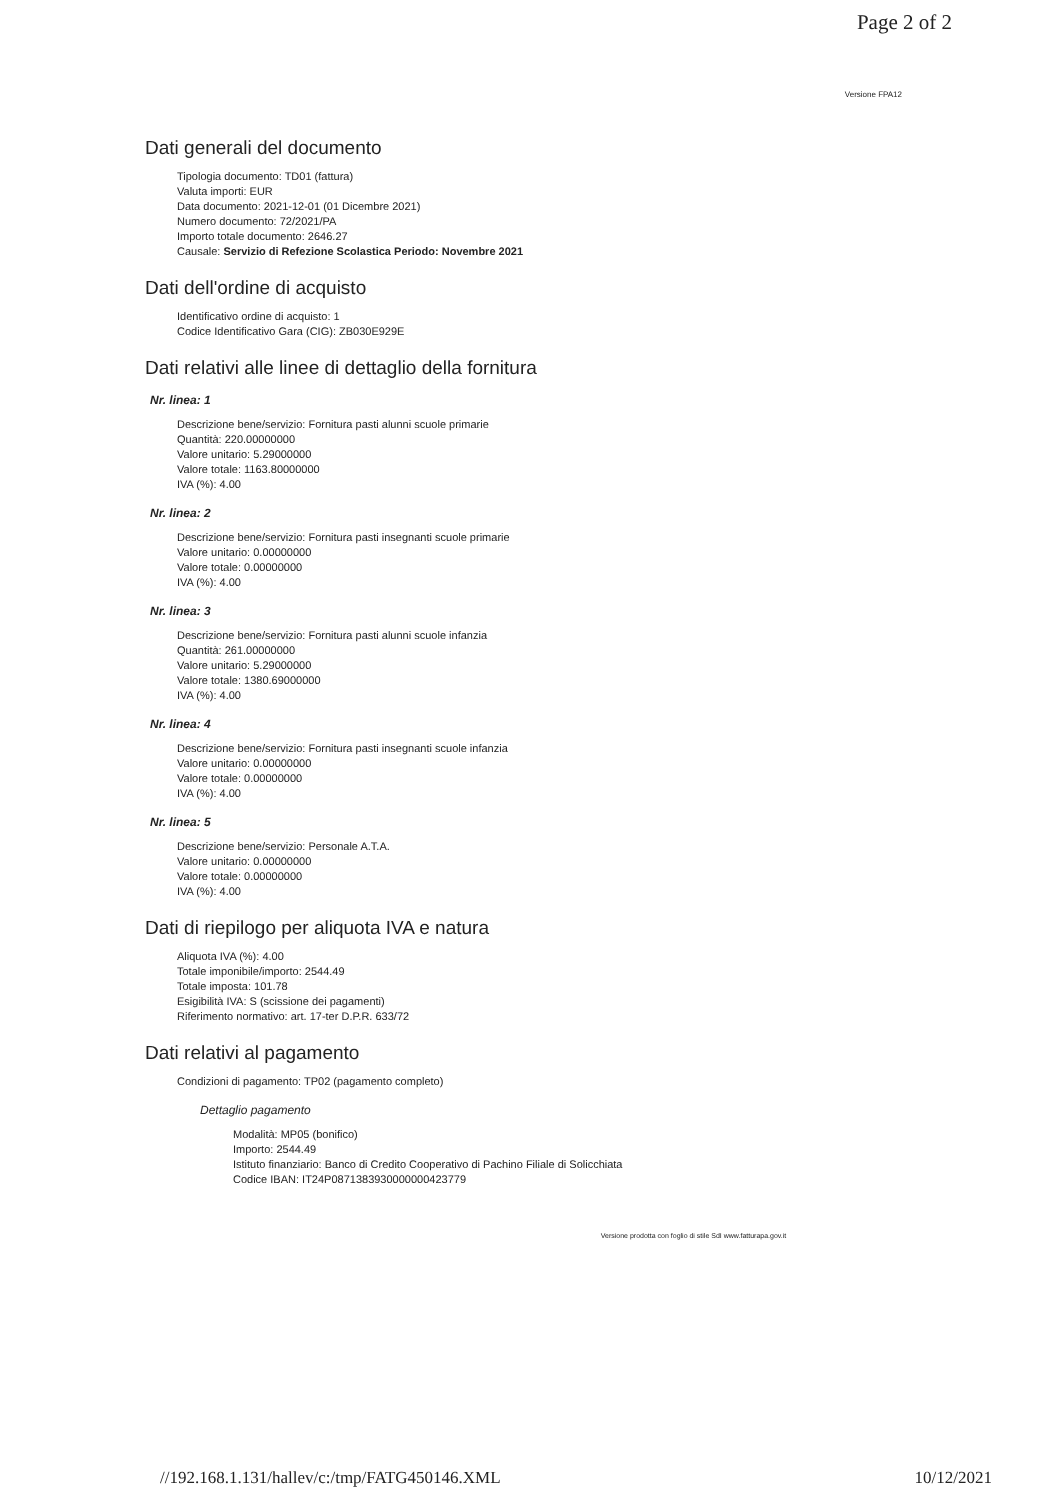Page 2 of 2
Versione FPA12
Dati generali del documento
Tipologia documento: TD01 (fattura)
Valuta importi: EUR
Data documento: 2021-12-01 (01 Dicembre 2021)
Numero documento: 72/2021/PA
Importo totale documento: 2646.27
Causale: Servizio di Refezione Scolastica Periodo: Novembre 2021
Dati dell'ordine di acquisto
Identificativo ordine di acquisto: 1
Codice Identificativo Gara (CIG): ZB030E929E
Dati relativi alle linee di dettaglio della fornitura
Nr. linea: 1
Descrizione bene/servizio: Fornitura pasti alunni scuole primarie
Quantità: 220.00000000
Valore unitario: 5.29000000
Valore totale: 1163.80000000
IVA (%): 4.00
Nr. linea: 2
Descrizione bene/servizio: Fornitura pasti insegnanti scuole primarie
Valore unitario: 0.00000000
Valore totale: 0.00000000
IVA (%): 4.00
Nr. linea: 3
Descrizione bene/servizio: Fornitura pasti alunni scuole infanzia
Quantità: 261.00000000
Valore unitario: 5.29000000
Valore totale: 1380.69000000
IVA (%): 4.00
Nr. linea: 4
Descrizione bene/servizio: Fornitura pasti insegnanti scuole infanzia
Valore unitario: 0.00000000
Valore totale: 0.00000000
IVA (%): 4.00
Nr. linea: 5
Descrizione bene/servizio: Personale A.T.A.
Valore unitario: 0.00000000
Valore totale: 0.00000000
IVA (%): 4.00
Dati di riepilogo per aliquota IVA e natura
Aliquota IVA (%): 4.00
Totale imponibile/importo: 2544.49
Totale imposta: 101.78
Esigibilità IVA: S (scissione dei pagamenti)
Riferimento normativo: art. 17-ter D.P.R. 633/72
Dati relativi al pagamento
Condizioni di pagamento: TP02 (pagamento completo)
Dettaglio pagamento
Modalità: MP05 (bonifico)
Importo: 2544.49
Istituto finanziario: Banco di Credito Cooperativo di Pachino Filiale di Solicchiata
Codice IBAN: IT24P0871383930000000423779
Versione prodotta con foglio di stile SdI www.fatturapa.gov.it
//192.168.1.131/hallev/c:/tmp/FATG450146.XML 10/12/2021